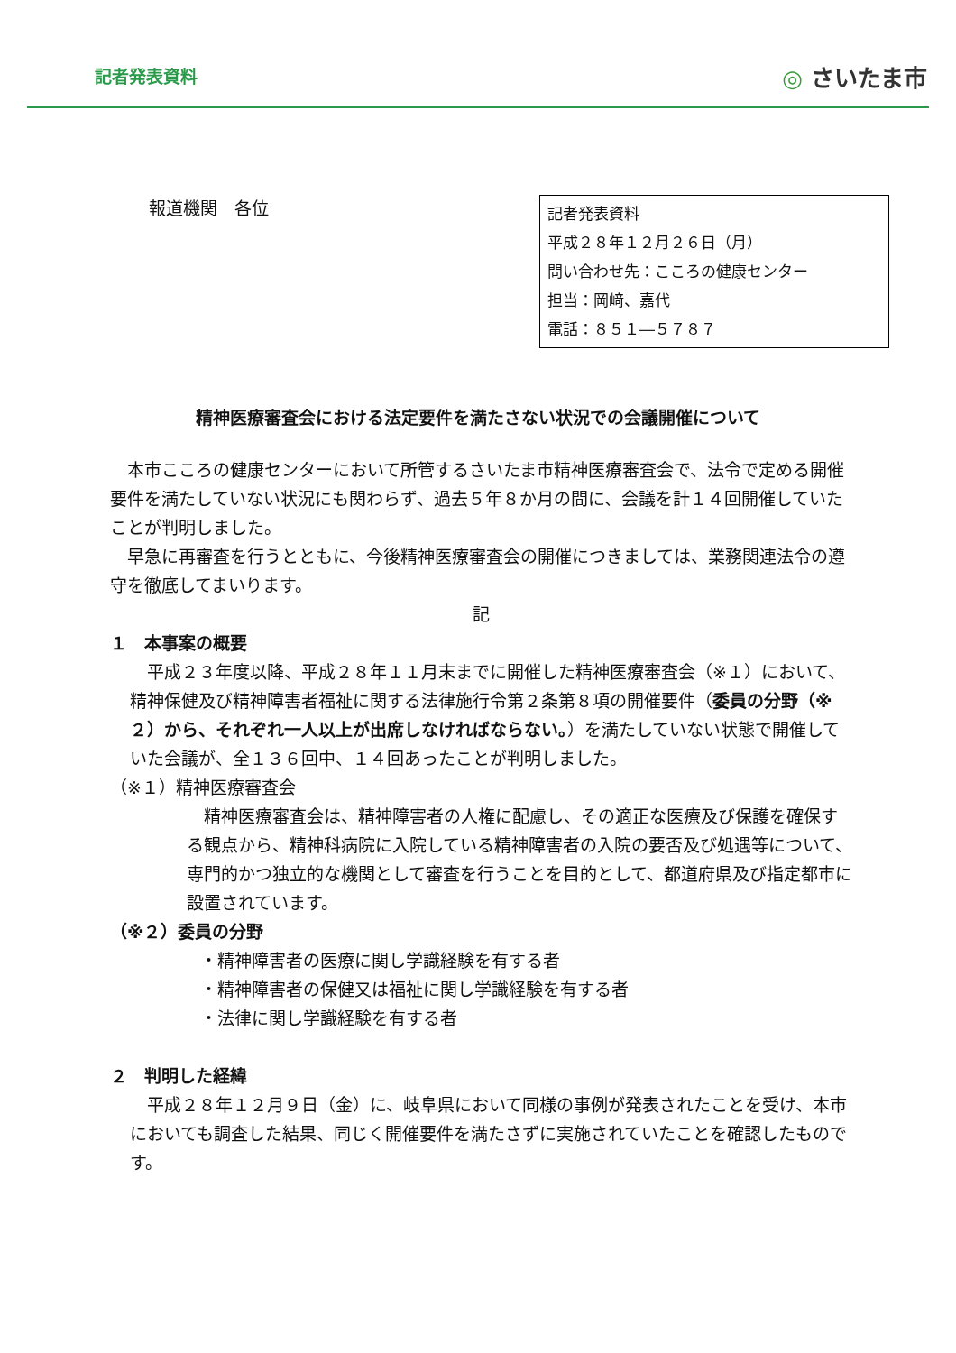記者発表資料 ◎ さいたま市
報道機関　各位
記者発表資料
平成２８年１２月２６日（月）
問い合わせ先：こころの健康センター
担当：岡﨑、嘉代
電話：８５１―５７８７
精神医療審査会における法定要件を満たさない状況での会議開催について
本市こころの健康センターにおいて所管するさいたま市精神医療審査会で、法令で定める開催要件を満たしていない状況にも関わらず、過去５年８か月の間に、会議を計１４回開催していたことが判明しました。
早急に再審査を行うとともに、今後精神医療審査会の開催につきましては、業務関連法令の遵守を徹底してまいります。
記
１　本事案の概要
平成２３年度以降、平成２８年１１月末までに開催した精神医療審査会（※１）において、精神保健及び精神障害者福祉に関する法律施行令第２条第８項の開催要件（委員の分野（※２）から、それぞれ一人以上が出席しなければならない。）を満たしていない状態で開催していた会議が、全１３６回中、１４回あったことが判明しました。
（※１）精神医療審査会
精神医療審査会は、精神障害者の人権に配慮し、その適正な医療及び保護を確保する観点から、精神科病院に入院している精神障害者の入院の要否及び処遇等について、専門的かつ独立的な機関として審査を行うことを目的として、都道府県及び指定都市に設置されています。
（※２）委員の分野
・精神障害者の医療に関し学識経験を有する者
・精神障害者の保健又は福祉に関し学識経験を有する者
・法律に関し学識経験を有する者
２　判明した経緯
平成２８年１２月９日（金）に、岐阜県において同様の事例が発表されたことを受け、本市においても調査した結果、同じく開催要件を満たさずに実施されていたことを確認したものです。